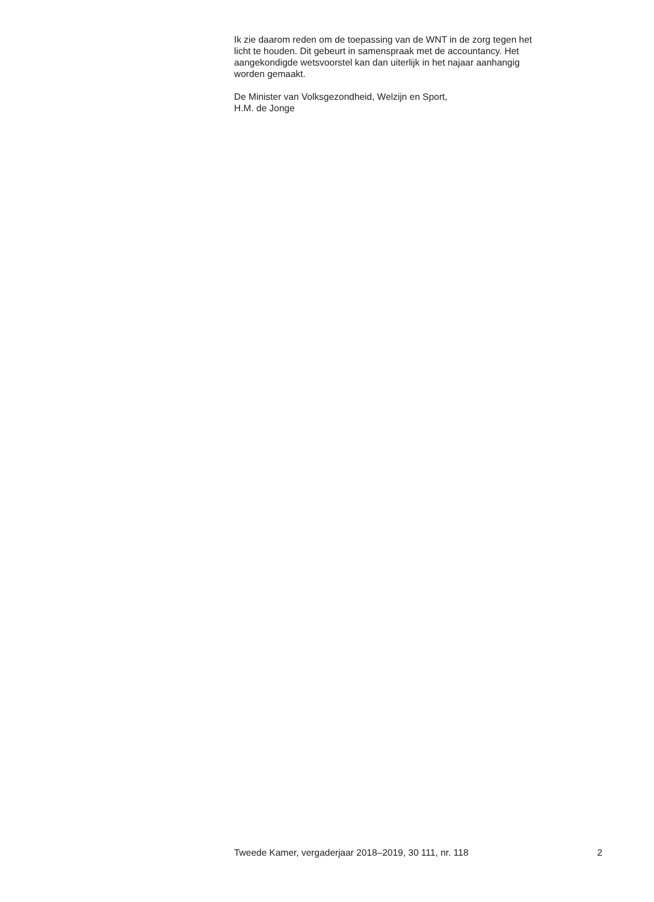Ik zie daarom reden om de toepassing van de WNT in de zorg tegen het
licht te houden. Dit gebeurt in samenspraak met de accountancy. Het
aangekondigde wetsvoorstel kan dan uiterlijk in het najaar aanhangig
worden gemaakt.
De Minister van Volksgezondheid, Welzijn en Sport,
H.M. de Jonge
Tweede Kamer, vergaderjaar 2018–2019, 30 111, nr. 118 2